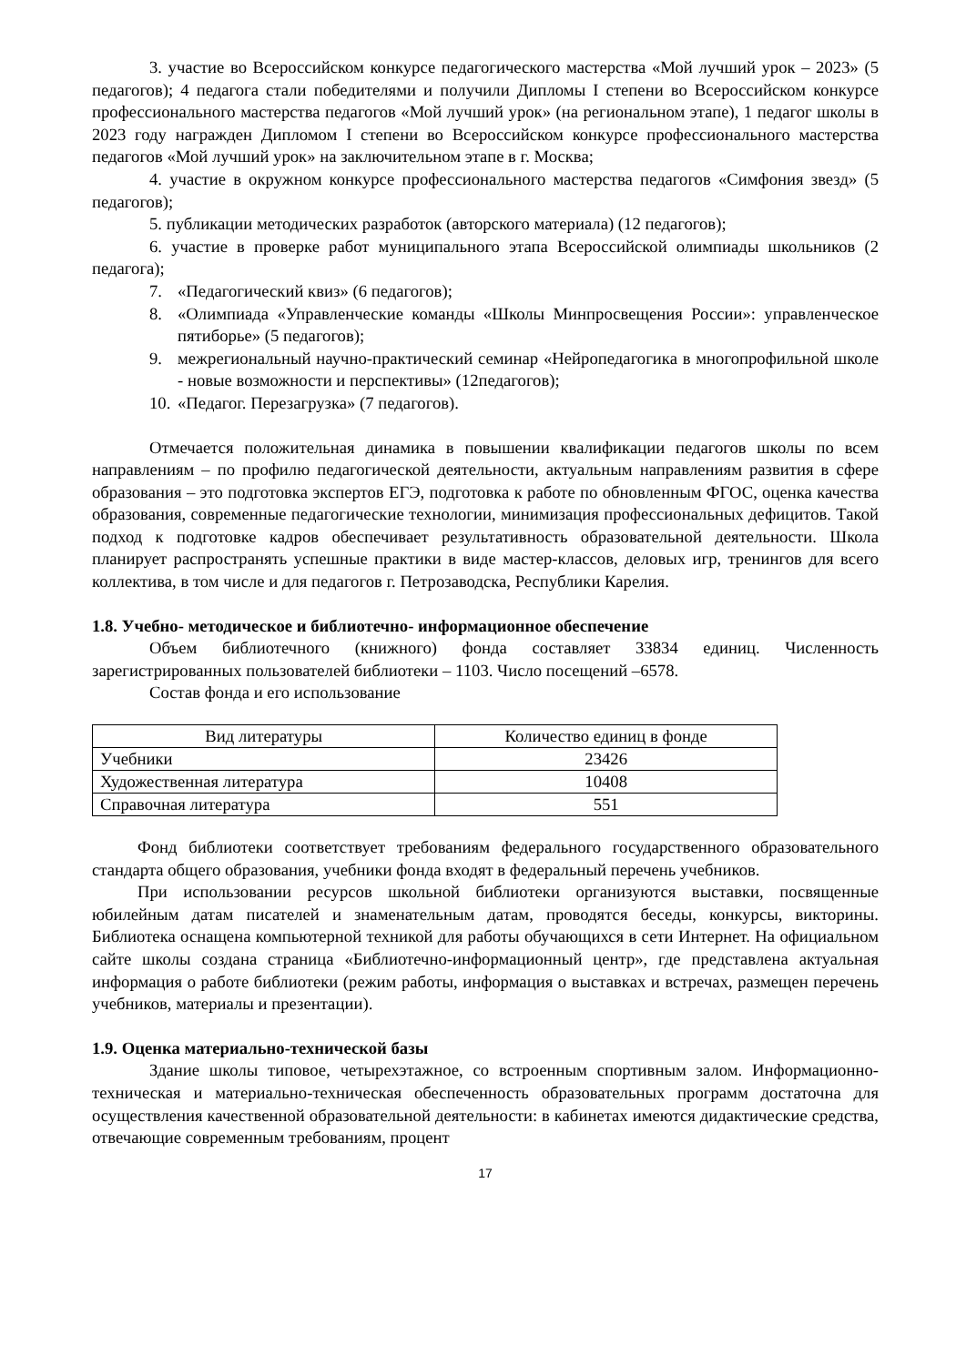3. участие во Всероссийском конкурсе педагогического мастерства «Мой лучший урок – 2023» (5 педагогов); 4 педагога стали победителями и получили Дипломы I степени во Всероссийском конкурсе профессионального мастерства педагогов «Мой лучший урок» (на региональном этапе), 1 педагог школы в 2023 году награжден Дипломом I степени во Всероссийском конкурсе профессионального мастерства педагогов «Мой лучший урок» на заключительном этапе в г. Москва;
4. участие в окружном конкурсе профессионального мастерства педагогов «Симфония звезд» (5 педагогов);
5. публикации методических разработок (авторского материала) (12 педагогов);
6. участие в проверке работ муниципального этапа Всероссийской олимпиады школьников (2 педагога);
7. «Педагогический квиз» (6 педагогов);
8. «Олимпиада «Управленческие команды «Школы Минпросвещения России»: управленческое пятиборье» (5 педагогов);
9. межрегиональный научно-практический семинар «Нейропедагогика в многопрофильной школе - новые возможности и перспективы» (12педагогов);
10. «Педагог. Перезагрузка» (7 педагогов).
Отмечается положительная динамика в повышении квалификации педагогов школы по всем направлениям – по профилю педагогической деятельности, актуальным направлениям развития в сфере образования – это подготовка экспертов ЕГЭ, подготовка к работе по обновленным ФГОС, оценка качества образования, современные педагогические технологии, минимизация профессиональных дефицитов. Такой подход к подготовке кадров обеспечивает результативность образовательной деятельности. Школа планирует распространять успешные практики в виде мастер-классов, деловых игр, тренингов для всего коллектива, в том числе и для педагогов г. Петрозаводска, Республики Карелия.
1.8. Учебно- методическое и библиотечно- информационное обеспечение
Объем библиотечного (книжного) фонда составляет 33834 единиц. Численность зарегистрированных пользователей библиотеки – 1103. Число посещений –6578.
Состав фонда и его использование
| Вид литературы | Количество единиц в фонде |
| --- | --- |
| Учебники | 23426 |
| Художественная литература | 10408 |
| Справочная литература | 551 |
Фонд библиотеки соответствует требованиям федерального государственного образовательного стандарта общего образования, учебники фонда входят в федеральный перечень учебников.
При использовании ресурсов школьной библиотеки организуются выставки, посвященные юбилейным датам писателей и знаменательным датам, проводятся беседы, конкурсы, викторины. Библиотека оснащена компьютерной техникой для работы обучающихся в сети Интернет. На официальном сайте школы создана страница «Библиотечно-информационный центр», где представлена актуальная информация о работе библиотеки (режим работы, информация о выставках и встречах, размещен перечень учебников, материалы и презентации).
1.9. Оценка материально-технической базы
Здание школы типовое, четырехэтажное, со встроенным спортивным залом. Информационно-техническая и материально-техническая обеспеченность образовательных программ достаточна для осуществления качественной образовательной деятельности: в кабинетах имеются дидактические средства, отвечающие современным требованиям, процент
17